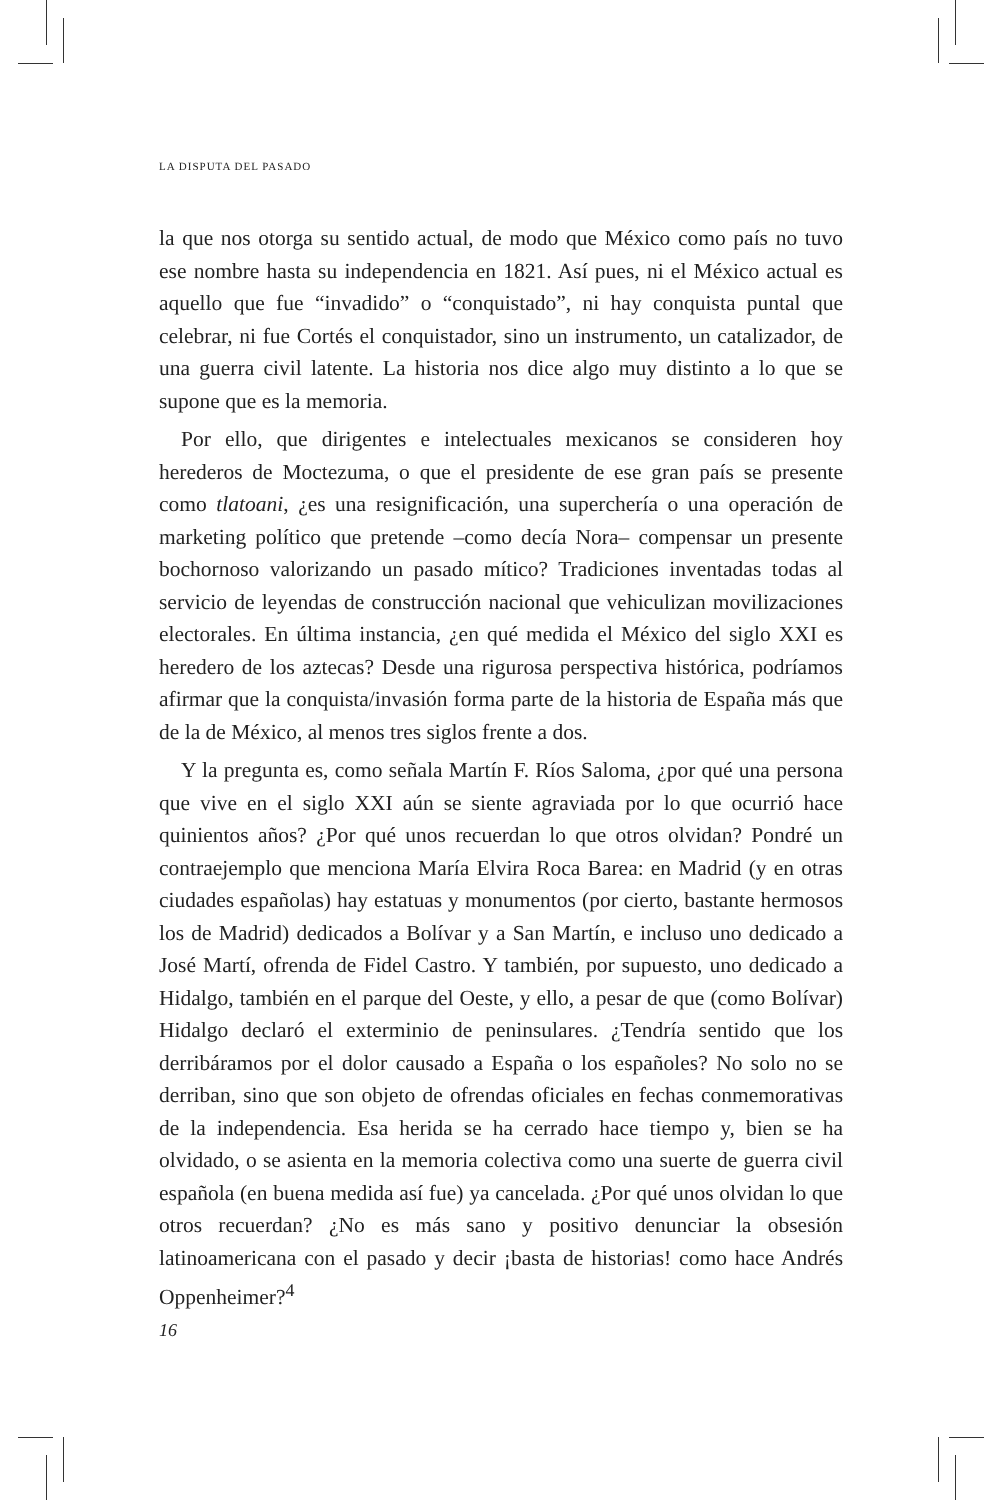LA DISPUTA DEL PASADO
la que nos otorga su sentido actual, de modo que México como país no tuvo ese nombre hasta su independencia en 1821. Así pues, ni el México actual es aquello que fue “invadido” o “conquistado”, ni hay conquista puntal que celebrar, ni fue Cortés el conquistador, sino un instrumento, un catalizador, de una guerra civil latente. La historia nos dice algo muy distinto a lo que se supone que es la memoria.
Por ello, que dirigentes e intelectuales mexicanos se consideren hoy herederos de Moctezuma, o que el presidente de ese gran país se presente como tlatoani, ¿es una resignificación, una superchería o una operación de marketing político que pretende –como decía Nora– compensar un presente bochornoso valorizando un pasado mítico? Tradiciones inventadas todas al servicio de leyendas de construcción nacional que vehiculizan movilizaciones electorales. En última instancia, ¿en qué medida el México del siglo XXI es heredero de los aztecas? Desde una rigurosa perspectiva histórica, podríamos afirmar que la conquista/invasión forma parte de la historia de España más que de la de México, al menos tres siglos frente a dos.
Y la pregunta es, como señala Martín F. Ríos Saloma, ¿por qué una persona que vive en el siglo XXI aún se siente agraviada por lo que ocurrió hace quinientos años? ¿Por qué unos recuerdan lo que otros olvidan? Pondré un contraejemplo que menciona María Elvira Roca Barea: en Madrid (y en otras ciudades españolas) hay estatuas y monumentos (por cierto, bastante hermosos los de Madrid) dedicados a Bolívar y a San Martín, e incluso uno dedicado a José Martí, ofrenda de Fidel Castro. Y también, por supuesto, uno dedicado a Hidalgo, también en el parque del Oeste, y ello, a pesar de que (como Bolívar) Hidalgo declaró el exterminio de peninsulares. ¿Tendría sentido que los derribáramos por el dolor causado a España o los españoles? No solo no se derriban, sino que son objeto de ofrendas oficiales en fechas conmemorativas de la independencia. Esa herida se ha cerrado hace tiempo y, bien se ha olvidado, o se asienta en la memoria colectiva como una suerte de guerra civil española (en buena medida así fue) ya cancelada. ¿Por qué unos olvidan lo que otros recuerdan? ¿No es más sano y positivo denunciar la obsesión latinoamericana con el pasado y decir ¡basta de historias! como hace Andrés Oppenheimer?<sup>4</sup>
16